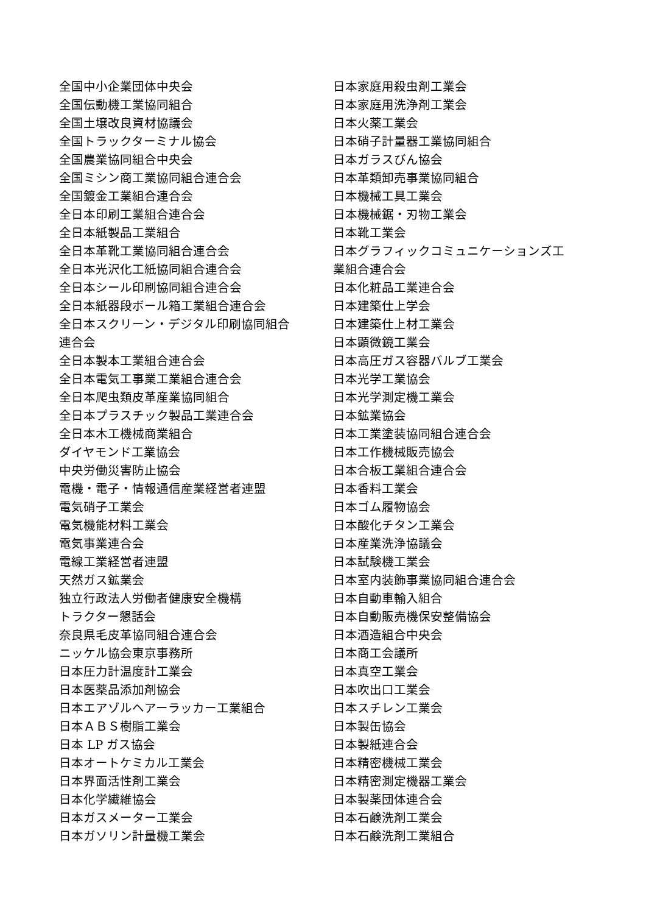全国中小企業団体中央会
全国伝動機工業協同組合
全国土壌改良資材協議会
全国トラックターミナル協会
全国農業協同組合中央会
全国ミシン商工業協同組合連合会
全国鍍金工業組合連合会
全日本印刷工業組合連合会
全日本紙製品工業組合
全日本革靴工業協同組合連合会
全日本光沢化工紙協同組合連合会
全日本シール印刷協同組合連合会
全日本紙器段ボール箱工業組合連合会
全日本スクリーン・デジタル印刷協同組合
連合会
全日本製本工業組合連合会
全日本電気工事業工業組合連合会
全日本爬虫類皮革産業協同組合
全日本プラスチック製品工業連合会
全日本木工機械商業組合
ダイヤモンド工業協会
中央労働災害防止協会
電機・電子・情報通信産業経営者連盟
電気硝子工業会
電気機能材料工業会
電気事業連合会
電線工業経営者連盟
天然ガス鉱業会
独立行政法人労働者健康安全機構
トラクター懇話会
奈良県毛皮革協同組合連合会
ニッケル協会東京事務所
日本圧力計温度計工業会
日本医薬品添加剤協会
日本エアゾルヘアーラッカー工業組合
日本ＡＢＳ樹脂工業会
日本 LP ガス協会
日本オートケミカル工業会
日本界面活性剤工業会
日本化学繊維協会
日本ガスメーター工業会
日本ガソリン計量機工業会
日本家庭用殺虫剤工業会
日本家庭用洗浄剤工業会
日本火薬工業会
日本硝子計量器工業協同組合
日本ガラスびん協会
日本革類卸売事業協同組合
日本機械工具工業会
日本機械鋸・刃物工業会
日本靴工業会
日本グラフィックコミュニケーションズ工
業組合連合会
日本化粧品工業連合会
日本建築仕上学会
日本建築仕上材工業会
日本顕微鏡工業会
日本高圧ガス容器バルブ工業会
日本光学工業協会
日本光学測定機工業会
日本鉱業協会
日本工業塗装協同組合連合会
日本工作機械販売協会
日本合板工業組合連合会
日本香料工業会
日本ゴム履物協会
日本酸化チタン工業会
日本産業洗浄協議会
日本試験機工業会
日本室内装飾事業協同組合連合会
日本自動車輸入組合
日本自動販売機保安整備協会
日本酒造組合中央会
日本商工会議所
日本真空工業会
日本吹出口工業会
日本スチレン工業会
日本製缶協会
日本製紙連合会
日本精密機械工業会
日本精密測定機器工業会
日本製薬団体連合会
日本石鹸洗剤工業会
日本石鹸洗剤工業組合